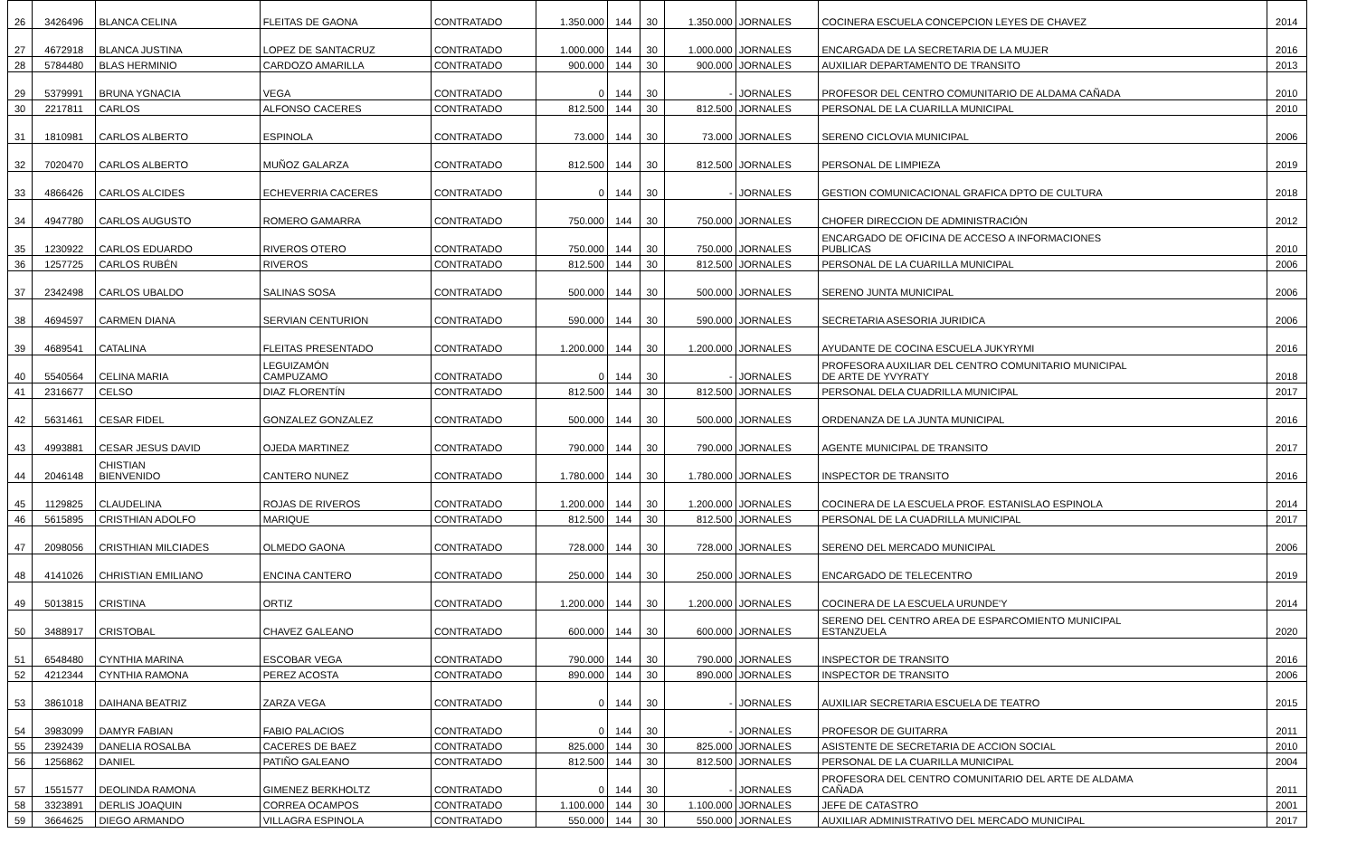| 26 | 3426496 | BLANCA CELINA | FLEITAS DE GAONA | CONTRATADO | 1.350.000 | 144 | 30 | 1.350.000 | JORNALES | COCINERA ESCUELA CONCEPCION LEYES DE CHAVEZ | 2014 |
| 27 | 4672918 | BLANCA JUSTINA | LOPEZ DE SANTACRUZ | CONTRATADO | 1.000.000 | 144 | 30 | 1.000.000 | JORNALES | ENCARGADA DE LA SECRETARIA DE LA MUJER | 2016 |
| 28 | 5784480 | BLAS HERMINIO | CARDOZO AMARILLA | CONTRATADO | 900.000 | 144 | 30 | 900.000 | JORNALES | AUXILIAR DEPARTAMENTO DE TRANSITO | 2013 |
| 29 | 5379991 | BRUNA YGNACIA | VEGA | CONTRATADO | 0 | 144 | 30 | - | JORNALES | PROFESOR DEL CENTRO COMUNITARIO DE ALDAMA CAÑADA | 2010 |
| 30 | 2217811 | CARLOS | ALFONSO CACERES | CONTRATADO | 812.500 | 144 | 30 | 812.500 | JORNALES | PERSONAL DE LA CUARILLA MUNICIPAL | 2010 |
| 31 | 1810981 | CARLOS ALBERTO | ESPINOLA | CONTRATADO | 73.000 | 144 | 30 | 73.000 | JORNALES | SERENO CICLOVIA MUNICIPAL | 2006 |
| 32 | 7020470 | CARLOS ALBERTO | MUÑOZ GALARZA | CONTRATADO | 812.500 | 144 | 30 | 812.500 | JORNALES | PERSONAL DE LIMPIEZA | 2019 |
| 33 | 4866426 | CARLOS ALCIDES | ECHEVERRIA CACERES | CONTRATADO | 0 | 144 | 30 | - | JORNALES | GESTION COMUNICACIONAL GRAFICA DPTO DE CULTURA | 2018 |
| 34 | 4947780 | CARLOS AUGUSTO | ROMERO GAMARRA | CONTRATADO | 750.000 | 144 | 30 | 750.000 | JORNALES | CHOFER DIRECCION DE ADMINISTRACIÓN | 2012 |
| 35 | 1230922 | CARLOS EDUARDO | RIVEROS OTERO | CONTRATADO | 750.000 | 144 | 30 | 750.000 | JORNALES | ENCARGADO DE OFICINA DE ACCESO A INFORMACIONES PUBLICAS | 2010 |
| 36 | 1257725 | CARLOS RUBÉN | RIVEROS | CONTRATADO | 812.500 | 144 | 30 | 812.500 | JORNALES | PERSONAL DE LA CUARILLA MUNICIPAL | 2006 |
| 37 | 2342498 | CARLOS UBALDO | SALINAS SOSA | CONTRATADO | 500.000 | 144 | 30 | 500.000 | JORNALES | SERENO JUNTA MUNICIPAL | 2006 |
| 38 | 4694597 | CARMEN DIANA | SERVIAN CENTURION | CONTRATADO | 590.000 | 144 | 30 | 590.000 | JORNALES | SECRETARIA ASESORIA JURIDICA | 2006 |
| 39 | 4689541 | CATALINA | FLEITAS PRESENTADO | CONTRATADO | 1.200.000 | 144 | 30 | 1.200.000 | JORNALES | AYUDANTE DE COCINA ESCUELA JUKYRYMI | 2016 |
| 40 | 5540564 | CELINA MARIA | LEGUIZAMÓN CAMPUZAMO | CONTRATADO | 0 | 144 | 30 | - | JORNALES | PROFESORA AUXILIAR DEL CENTRO COMUNITARIO MUNICIPAL DE ARTE DE YVYRATY | 2018 |
| 41 | 2316677 | CELSO | DIAZ FLORENTÍN | CONTRATADO | 812.500 | 144 | 30 | 812.500 | JORNALES | PERSONAL DELA CUADRILLA MUNICIPAL | 2017 |
| 42 | 5631461 | CESAR FIDEL | GONZALEZ GONZALEZ | CONTRATADO | 500.000 | 144 | 30 | 500.000 | JORNALES | ORDENANZA DE LA JUNTA MUNICIPAL | 2016 |
| 43 | 4993881 | CESAR JESUS DAVID | OJEDA MARTINEZ | CONTRATADO | 790.000 | 144 | 30 | 790.000 | JORNALES | AGENTE MUNICIPAL DE TRANSITO | 2017 |
| 44 | 2046148 | CHISTIAN BIENVENIDO | CANTERO NUNEZ | CONTRATADO | 1.780.000 | 144 | 30 | 1.780.000 | JORNALES | INSPECTOR DE TRANSITO | 2016 |
| 45 | 1129825 | CLAUDELINA | ROJAS DE RIVEROS | CONTRATADO | 1.200.000 | 144 | 30 | 1.200.000 | JORNALES | COCINERA DE LA ESCUELA PROF. ESTANISLAO ESPINOLA | 2014 |
| 46 | 5615895 | CRISTHIAN ADOLFO | MARIQUE | CONTRATADO | 812.500 | 144 | 30 | 812.500 | JORNALES | PERSONAL DE LA CUADRILLA MUNICIPAL | 2017 |
| 47 | 2098056 | CRISTHIAN MILCIADES | OLMEDO GAONA | CONTRATADO | 728.000 | 144 | 30 | 728.000 | JORNALES | SERENO DEL MERCADO MUNICIPAL | 2006 |
| 48 | 4141026 | CHRISTIAN EMILIANO | ENCINA CANTERO | CONTRATADO | 250.000 | 144 | 30 | 250.000 | JORNALES | ENCARGADO DE TELECENTRO | 2019 |
| 49 | 5013815 | CRISTINA | ORTIZ | CONTRATADO | 1.200.000 | 144 | 30 | 1.200.000 | JORNALES | COCINERA DE LA ESCUELA URUNDE'Y | 2014 |
| 50 | 3488917 | CRISTOBAL | CHAVEZ GALEANO | CONTRATADO | 600.000 | 144 | 30 | 600.000 | JORNALES | SERENO DEL CENTRO AREA DE ESPARCOMIENTO MUNICIPAL ESTANZUELA | 2020 |
| 51 | 6548480 | CYNTHIA MARINA | ESCOBAR VEGA | CONTRATADO | 790.000 | 144 | 30 | 790.000 | JORNALES | INSPECTOR DE TRANSITO | 2016 |
| 52 | 4212344 | CYNTHIA RAMONA | PEREZ ACOSTA | CONTRATADO | 890.000 | 144 | 30 | 890.000 | JORNALES | INSPECTOR DE TRANSITO | 2006 |
| 53 | 3861018 | DAIHANA BEATRIZ | ZARZA VEGA | CONTRATADO | 0 | 144 | 30 | - | JORNALES | AUXILIAR SECRETARIA ESCUELA DE TEATRO | 2015 |
| 54 | 3983099 | DAMYR FABIAN | FABIO PALACIOS | CONTRATADO | 0 | 144 | 30 | - | JORNALES | PROFESOR DE GUITARRA | 2011 |
| 55 | 2392439 | DANELIA ROSALBA | CACERES DE BAEZ | CONTRATADO | 825.000 | 144 | 30 | 825.000 | JORNALES | ASISTENTE DE SECRETARIA DE ACCION SOCIAL | 2010 |
| 56 | 1256862 | DANIEL | PATIÑO GALEANO | CONTRATADO | 812.500 | 144 | 30 | 812.500 | JORNALES | PERSONAL DE LA CUARILLA MUNICIPAL | 2004 |
| 57 | 1551577 | DEOLINDA RAMONA | GIMENEZ BERKHOLTZ | CONTRATADO | 0 | 144 | 30 | - | JORNALES | PROFESORA DEL CENTRO COMUNITARIO DEL ARTE DE ALDAMA CAÑADA | 2011 |
| 58 | 3323891 | DERLIS JOAQUIN | CORREA OCAMPOS | CONTRATADO | 1.100.000 | 144 | 30 | 1.100.000 | JORNALES | JEFE DE CATASTRO | 2001 |
| 59 | 3664625 | DIEGO ARMANDO | VILLAGRA ESPINOLA | CONTRATADO | 550.000 | 144 | 30 | 550.000 | JORNALES | AUXILIAR ADMINISTRATIVO DEL MERCADO MUNICIPAL | 2017 |